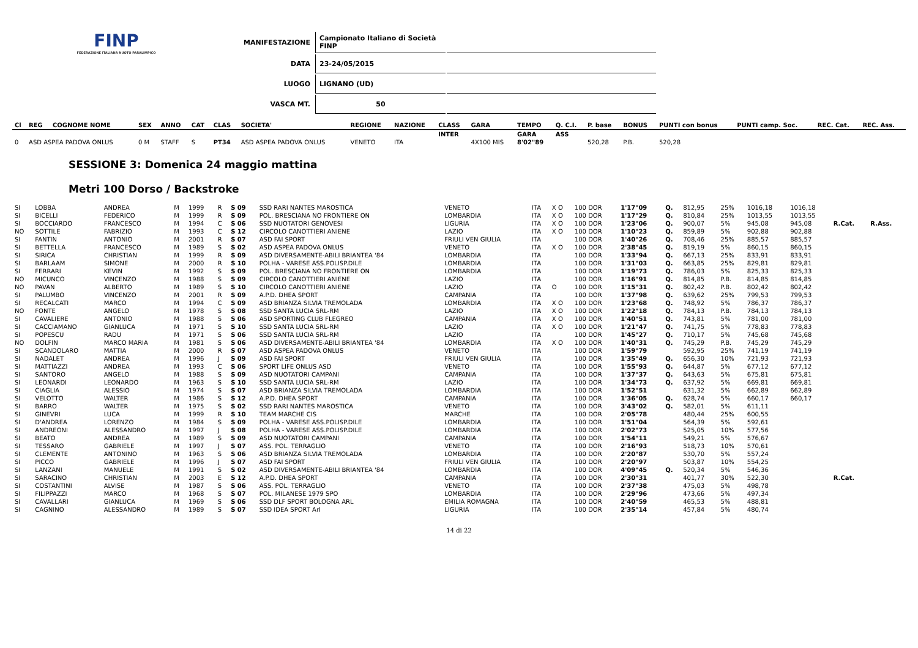FINP
FEDERAZIONE ITALIANA NUOTO PARALIMPICO
| MANIFESTAZIONE | Campionato Italiano di Società FINP | |
| DATA | 23-24/05/2015 | |
| LUOGO | LIGNANO (UD) | |
| VASCA MT. | 50 | |
| Cl | REG | COGNOME NOME | | SEX | ANNO | CAT | CLAS | SOCIETA' | REGIONE | NAZIONE | CLASS | GARA | TEMPO | Q. C.I. | P. base | BONUS | PUNTI con bonus | PUNTI camp. Soc. | REC. Cat. | REC. Ass. |
| --- | --- | --- | --- | --- | --- | --- | --- | --- | --- | --- | --- | --- | --- | --- | --- | --- | --- | --- | --- | --- |
| | | | | | | | | | | | INTER | | GARA | ASS | | | | | | |
| 0 | ASD ASPEA PADOVA ONLUS | | | 0 M | STAFF | S | PT34 | ASD ASPEA PADOVA ONLUS | VENETO | ITA | | 4X100 MIS | 8'02"89 | | 520,28 | P.B. | 520,28 | | | |
SESSIONE 3: Domenica 24 maggio mattina
Metri 100 Dorso / Backstroke
| SI | LOBBA | ANDREA | M | 1999 | R | S 09 | SSD RARI NANTES MAROSTICA | VENETO | ITA | X O | 100 DOR | 1'17"09 | Q. | 812,95 | 25% | 1016,18 | 1016,18 | | |
| SI | BICELLI | FEDERICO | M | 1999 | R | S 09 | POL. BRESCIANA NO FRONTIERE ON | LOMBARDIA | ITA | X O | 100 DOR | 1'17"29 | Q. | 810,84 | 25% | 1013,55 | 1013,55 | | |
| SI | BOCCIARDO | FRANCESCO | M | 1994 | C | S 06 | SSD NUOTATORI GENOVESI | LIGURIA | ITA | X O | 100 DOR | 1'23"06 | Q. | 900,07 | 5% | 945,08 | 945,08 | R.Cat. | R.Ass. |
| NO | SOTTILE | FABRIZIO | M | 1993 | C | S 12 | CIRCOLO CANOTTIERI ANIENE | LAZIO | ITA | X O | 100 DOR | 1'10"23 | Q. | 859,89 | 5% | 902,88 | 902,88 | | |
| SI | FANTIN | ANTONIO | M | 2001 | R | S 07 | ASD FAI SPORT | FRIULI VEN GIULIA | ITA | | 100 DOR | 1'40"26 | Q. | 708,46 | 25% | 885,57 | 885,57 | | |
| SI | BETTELLA | FRANCESCO | M | 1989 | S | S 02 | ASD ASPEA PADOVA ONLUS | VENETO | ITA | X O | 100 DOR | 2'38"45 | Q. | 819,19 | 5% | 860,15 | 860,15 | | |
| SI | SIRICA | CHRISTIAN | M | 1999 | R | S 09 | ASD DIVERSAMENTE-ABILI BRIANTEA '84 | LOMBARDIA | ITA | | 100 DOR | 1'33"94 | Q. | 667,13 | 25% | 833,91 | 833,91 | | |
| SI | BARLAAM | SIMONE | M | 2000 | R | S 10 | POLHA - VARESE ASS.POLISP.DILE | LOMBARDIA | ITA | | 100 DOR | 1'31"03 | Q. | 663,85 | 25% | 829,81 | 829,81 | | |
| SI | FERRARI | KEVIN | M | 1992 | S | S 09 | POL. BRESCIANA NO FRONTIERE ON | LOMBARDIA | ITA | | 100 DOR | 1'19"73 | Q. | 786,03 | 5% | 825,33 | 825,33 | | |
| NO | MICUNCO | VINCENZO | M | 1988 | S | S 09 | CIRCOLO CANOTTIERI ANIENE | LAZIO | ITA | | 100 DOR | 1'16"91 | Q. | 814,85 | P.B. | 814,85 | 814,85 | | |
| NO | PAVAN | ALBERTO | M | 1989 | S | S 10 | CIRCOLO CANOTTIERI ANIENE | LAZIO | ITA | O | 100 DOR | 1'15"31 | Q. | 802,42 | P.B. | 802,42 | 802,42 | | |
| SI | PALUMBO | VINCENZO | M | 2001 | R | S 09 | A.P.D. DHEA SPORT | CAMPANIA | ITA | | 100 DOR | 1'37"98 | Q. | 639,62 | 25% | 799,53 | 799,53 | | |
| SI | RECALCATI | MARCO | M | 1994 | C | S 09 | ASD BRIANZA SILVIA TREMOLADA | LOMBARDIA | ITA | X O | 100 DOR | 1'23"68 | Q. | 748,92 | 5% | 786,37 | 786,37 | | |
| NO | FONTE | ANGELO | M | 1978 | S | S 08 | SSD SANTA LUCIA SRL-RM | LAZIO | ITA | X O | 100 DOR | 1'22"18 | Q. | 784,13 | P.B. | 784,13 | 784,13 | | |
| SI | CAVALIERE | ANTONIO | M | 1988 | S | S 06 | ASD SPORTING CLUB FLEGREO | CAMPANIA | ITA | X O | 100 DOR | 1'40"51 | Q. | 743,81 | 5% | 781,00 | 781,00 | | |
| SI | CACCIAMANO | GIANLUCA | M | 1971 | S | S 10 | SSD SANTA LUCIA SRL-RM | LAZIO | ITA | X O | 100 DOR | 1'21"47 | Q. | 741,75 | 5% | 778,83 | 778,83 | | |
| SI | POPESCU | RADU | M | 1971 | S | S 06 | SSD SANTA LUCIA SRL-RM | LAZIO | ITA | | 100 DOR | 1'45"27 | Q. | 710,17 | 5% | 745,68 | 745,68 | | |
| NO | DOLFIN | MARCO MARIA | M | 1981 | S | S 06 | ASD DIVERSAMENTE-ABILI BRIANTEA '84 | LOMBARDIA | ITA | X O | 100 DOR | 1'40"31 | Q. | 745,29 | P.B. | 745,29 | 745,29 | | |
| SI | SCANDOLARO | MATTIA | M | 2000 | R | S 07 | ASD ASPEA PADOVA ONLUS | VENETO | ITA | | 100 DOR | 1'59"79 | | 592,95 | 25% | 741,19 | 741,19 | | |
| SI | NADALET | ANDREA | M | 1996 | J | S 09 | ASD FAI SPORT | FRIULI VEN GIULIA | ITA | | 100 DOR | 1'35"49 | Q. | 656,30 | 10% | 721,93 | 721,93 | | |
| SI | MATTIAZZI | ANDREA | M | 1993 | C | S 06 | SPORT LIFE ONLUS ASD | VENETO | ITA | | 100 DOR | 1'55"93 | Q. | 644,87 | 5% | 677,12 | 677,12 | | |
| SI | SANTORO | ANGELO | M | 1988 | S | S 09 | ASD NUOTATORI CAMPANI | CAMPANIA | ITA | | 100 DOR | 1'37"37 | Q. | 643,63 | 5% | 675,81 | 675,81 | | |
| SI | LEONARDI | LEONARDO | M | 1963 | S | S 10 | SSD SANTA LUCIA SRL-RM | LAZIO | ITA | | 100 DOR | 1'34"73 | Q. | 637,92 | 5% | 669,81 | 669,81 | | |
| SI | CIAGLIA | ALESSIO | M | 1974 | S | S 07 | ASD BRIANZA SILVIA TREMOLADA | LOMBARDIA | ITA | | 100 DOR | 1'52"51 | | 631,32 | 5% | 662,89 | 662,89 | | |
| SI | VELOTTO | WALTER | M | 1986 | S | S 12 | A.P.D. DHEA SPORT | CAMPANIA | ITA | | 100 DOR | 1'36"05 | Q. | 628,74 | 5% | 660,17 | 660,17 | | |
| SI | BARRO | WALTER | M | 1975 | S | S 02 | SSD RARI NANTES MAROSTICA | VENETO | ITA | | 100 DOR | 3'43"02 | Q. | 582,01 | 5% | 611,11 | | | |
| SI | GINEVRI | LUCA | M | 1999 | R | S 10 | TEAM MARCHE CIS | MARCHE | ITA | | 100 DOR | 2'05"78 | | 480,44 | 25% | 600,55 | | | |
| SI | D'ANDREA | LORENZO | M | 1984 | S | S 09 | POLHA - VARESE ASS.POLISP.DILE | LOMBARDIA | ITA | | 100 DOR | 1'51"04 | | 564,39 | 5% | 592,61 | | | |
| SI | ANDREONI | ALESSANDRO | M | 1997 | J | S 08 | POLHA - VARESE ASS.POLISP.DILE | LOMBARDIA | ITA | | 100 DOR | 2'02"73 | | 525,05 | 10% | 577,56 | | | |
| SI | BEATO | ANDREA | M | 1989 | S | S 09 | ASD NUOTATORI CAMPANI | CAMPANIA | ITA | | 100 DOR | 1'54"11 | | 549,21 | 5% | 576,67 | | | |
| SI | TESSARO | GABRIELE | M | 1997 | J | S 07 | ASS. POL. TERRAGLIO | VENETO | ITA | | 100 DOR | 2'16"93 | | 518,73 | 10% | 570,61 | | | |
| SI | CLEMENTE | ANTONINO | M | 1963 | S | S 06 | ASD BRIANZA SILVIA TREMOLADA | LOMBARDIA | ITA | | 100 DOR | 2'20"87 | | 530,70 | 5% | 557,24 | | | |
| SI | PICCO | GABRIELE | M | 1996 | J | S 07 | ASD FAI SPORT | FRIULI VEN GIULIA | ITA | | 100 DOR | 2'20"97 | | 503,87 | 10% | 554,25 | | | |
| SI | LANZANI | MANUELE | M | 1991 | S | S 02 | ASD DIVERSAMENTE-ABILI BRIANTEA '84 | LOMBARDIA | ITA | | 100 DOR | 4'09"45 | Q. | 520,34 | 5% | 546,36 | | | |
| SI | SARACINO | CHRISTIAN | M | 2003 | E | S 12 | A.P.D. DHEA SPORT | CAMPANIA | ITA | | 100 DOR | 2'30"31 | | 401,77 | 30% | 522,30 | | R.Cat. | |
| SI | COSTANTINI | ALVISE | M | 1987 | S | S 06 | ASS. POL. TERRAGLIO | VENETO | ITA | | 100 DOR | 2'37"38 | | 475,03 | 5% | 498,78 | | | |
| SI | FILIPPAZZI | MARCO | M | 1968 | S | S 07 | POL. MILANESE 1979 SPO | LOMBARDIA | ITA | | 100 DOR | 2'29"96 | | 473,66 | 5% | 497,34 | | | |
| SI | CAVALLARI | GIANLUCA | M | 1969 | S | S 06 | SSD DLF SPORT BOLOGNA ARL | EMILIA ROMAGNA | ITA | | 100 DOR | 2'40"59 | | 465,53 | 5% | 488,81 | | | |
| SI | CAGNINO | ALESSANDRO | M | 1989 | S | S 07 | SSD IDEA SPORT Arl | LIGURIA | ITA | | 100 DOR | 2'35"14 | | 457,84 | 5% | 480,74 | | | |
14 di 22